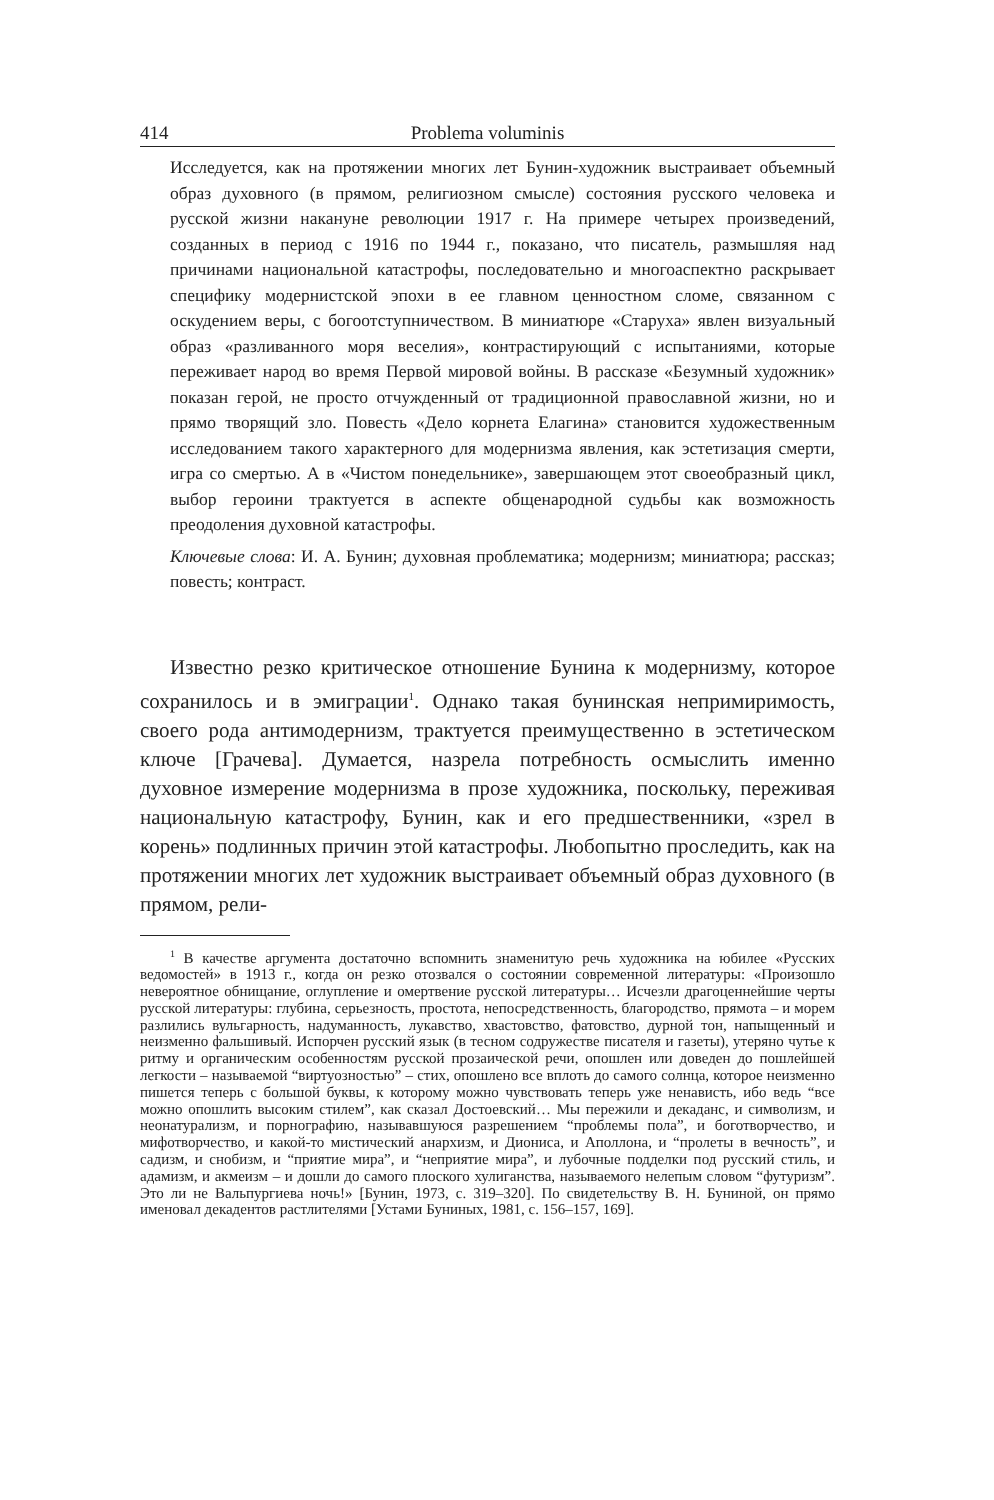414 Problema voluminis
Исследуется, как на протяжении многих лет Бунин-художник выстраивает объемный образ духовного (в прямом, религиозном смысле) состояния русского человека и русской жизни накануне революции 1917 г. На примере четырех произведений, созданных в период с 1916 по 1944 г., показано, что писатель, размышляя над причинами национальной катастрофы, последовательно и многоаспектно раскрывает специфику модернистской эпохи в ее главном ценностном сломе, связанном с оскудением веры, с богоотступничеством. В миниатюре «Старуха» явлен визуальный образ «разливанного моря веселия», контрастирующий с испытаниями, которые переживает народ во время Первой мировой войны. В рассказе «Безумный художник» показан герой, не просто отчужденный от традиционной православной жизни, но и прямо творящий зло. Повесть «Дело корнета Елагина» становится художественным исследованием такого характерного для модернизма явления, как эстетизация смерти, игра со смертью. А в «Чистом понедельнике», завершающем этот своеобразный цикл, выбор героини трактуется в аспекте общенародной судьбы как возможность преодоления духовной катастрофы.
Ключевые слова: И. А. Бунин; духовная проблематика; модернизм; миниатюра; рассказ; повесть; контраст.
Известно резко критическое отношение Бунина к модернизму, которое сохранилось и в эмиграции<sup>1</sup>. Однако такая бунинская непримиримость, своего рода антимодернизм, трактуется преимущественно в эстетическом ключе [Грачева]. Думается, назрела потребность осмыслить именно духовное измерение модернизма в прозе художника, поскольку, переживая национальную катастрофу, Бунин, как и его предшественники, «зрел в корень» подлинных причин этой катастрофы. Любопытно проследить, как на протяжении многих лет художник выстраивает объемный образ духовного (в прямом, рели-
<sup>1</sup> В качестве аргумента достаточно вспомнить знаменитую речь художника на юбилее «Русских ведомостей» в 1913 г., когда он резко отозвался о состоянии современной литературы: «Произошло невероятное обнищание, оглупление и омертвение русской литературы… Исчезли драгоценнейшие черты русской литературы: глубина, серьезность, простота, непосредственность, благородство, прямота – и морем разлились вульгарность, надуманность, лукавство, хвастовство, фатовство, дурной тон, напыщенный и неизменно фальшивый. Испорчен русский язык (в тесном содружестве писателя и газеты), утеряно чутье к ритму и органическим особенностям русской прозаической речи, опошлен или доведен до пошлейшей легкости – называемой “виртуозностью” – стих, опошлено все вплоть до самого солнца, которое неизменно пишется теперь с большой буквы, к которому можно чувствовать теперь уже ненависть, ибо ведь “все можно опошлить высоким стилем”, как сказал Достоевский… Мы пережили и декаданс, и символизм, и неонатурализм, и порнографию, называвшуюся разрешением “проблемы пола”, и боготворчество, и мифотворчество, и какой-то мистический анархизм, и Диониса, и Аполлона, и “пролеты в вечность”, и садизм, и снобизм, и “приятие мира”, и “неприятие мира”, и лубочные подделки под русский стиль, и адамизм, и акмеизм – и дошли до самого плоского хулиганства, называемого нелепым словом “футуризм”. Это ли не Вальпургиева ночь!» [Бунин, 1973, с. 319–320]. По свидетельству В. Н. Буниной, он прямо именовал декадентов растлителями [Устами Буниных, 1981, с. 156–157, 169].